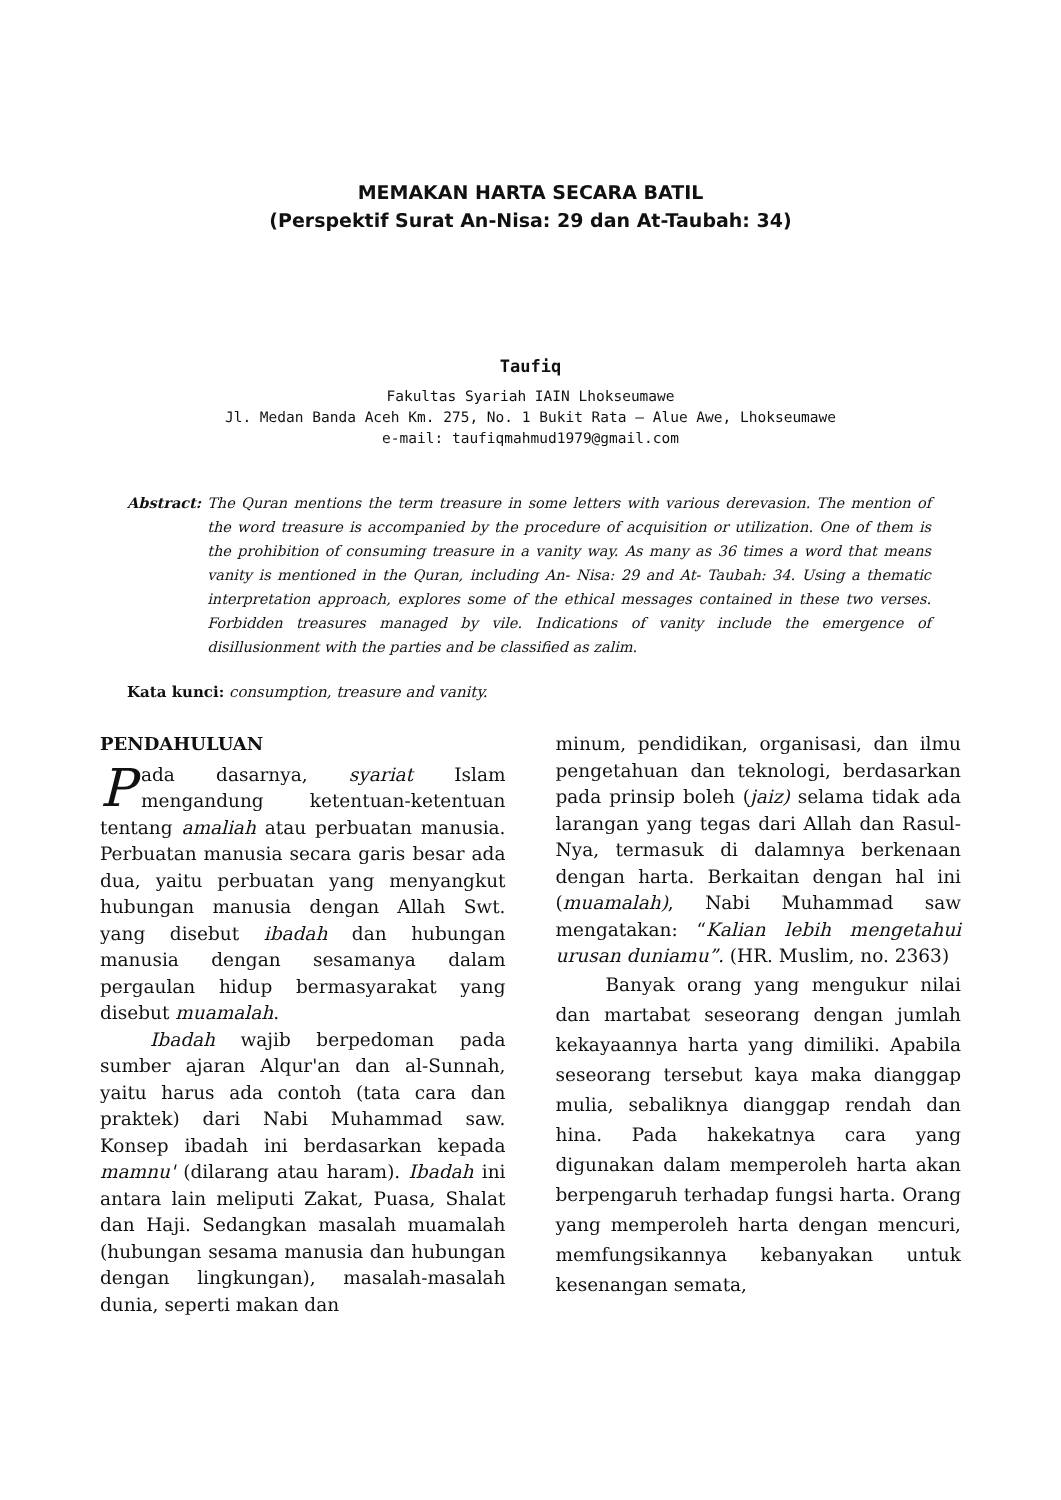MEMAKAN HARTA SECARA BATIL
(Perspektif Surat An-Nisa: 29 dan At-Taubah: 34)
Taufiq
Fakultas Syariah IAIN Lhokseumawe
Jl. Medan Banda Aceh Km. 275, No. 1 Bukit Rata – Alue Awe, Lhokseumawe
e-mail: taufiqmahmud1979@gmail.com
Abstract: The Quran mentions the term treasure in some letters with various derevasion. The mention of the word treasure is accompanied by the procedure of acquisition or utilization. One of them is the prohibition of consuming treasure in a vanity way. As many as 36 times a word that means vanity is mentioned in the Quran, including An- Nisa: 29 and At- Taubah: 34. Using a thematic interpretation approach, explores some of the ethical messages contained in these two verses. Forbidden treasures managed by vile. Indications of vanity include the emergence of disillusionment with the parties and be classified as zalim.
Kata kunci: consumption, treasure and vanity.
PENDAHULUAN
Pada dasarnya, syariat Islam mengandung ketentuan-ketentuan tentang amaliah atau perbuatan manusia. Perbuatan manusia secara garis besar ada dua, yaitu perbuatan yang menyangkut hubungan manusia dengan Allah Swt. yang disebut ibadah dan hubungan manusia dengan sesamanya dalam pergaulan hidup bermasyarakat yang disebut muamalah.
Ibadah wajib berpedoman pada sumber ajaran Alqur'an dan al-Sunnah, yaitu harus ada contoh (tata cara dan praktek) dari Nabi Muhammad saw. Konsep ibadah ini berdasarkan kepada mamnu' (dilarang atau haram). Ibadah ini antara lain meliputi Zakat, Puasa, Shalat dan Haji. Sedangkan masalah muamalah (hubungan sesama manusia dan hubungan dengan lingkungan), masalah-masalah dunia, seperti makan dan
minum, pendidikan, organisasi, dan ilmu pengetahuan dan teknologi, berdasarkan pada prinsip boleh (jaiz) selama tidak ada larangan yang tegas dari Allah dan Rasul-Nya, termasuk di dalamnya berkenaan dengan harta. Berkaitan dengan hal ini (muamalah), Nabi Muhammad saw mengatakan: “Kalian lebih mengetahui urusan duniamu”. (HR. Muslim, no. 2363)
Banyak orang yang mengukur nilai dan martabat seseorang dengan jumlah kekayaannya harta yang dimiliki. Apabila seseorang tersebut kaya maka dianggap mulia, sebaliknya dianggap rendah dan hina. Pada hakekatnya cara yang digunakan dalam memperoleh harta akan berpengaruh terhadap fungsi harta. Orang yang memperoleh harta dengan mencuri, memfungsikannya kebanyakan untuk kesenangan semata,